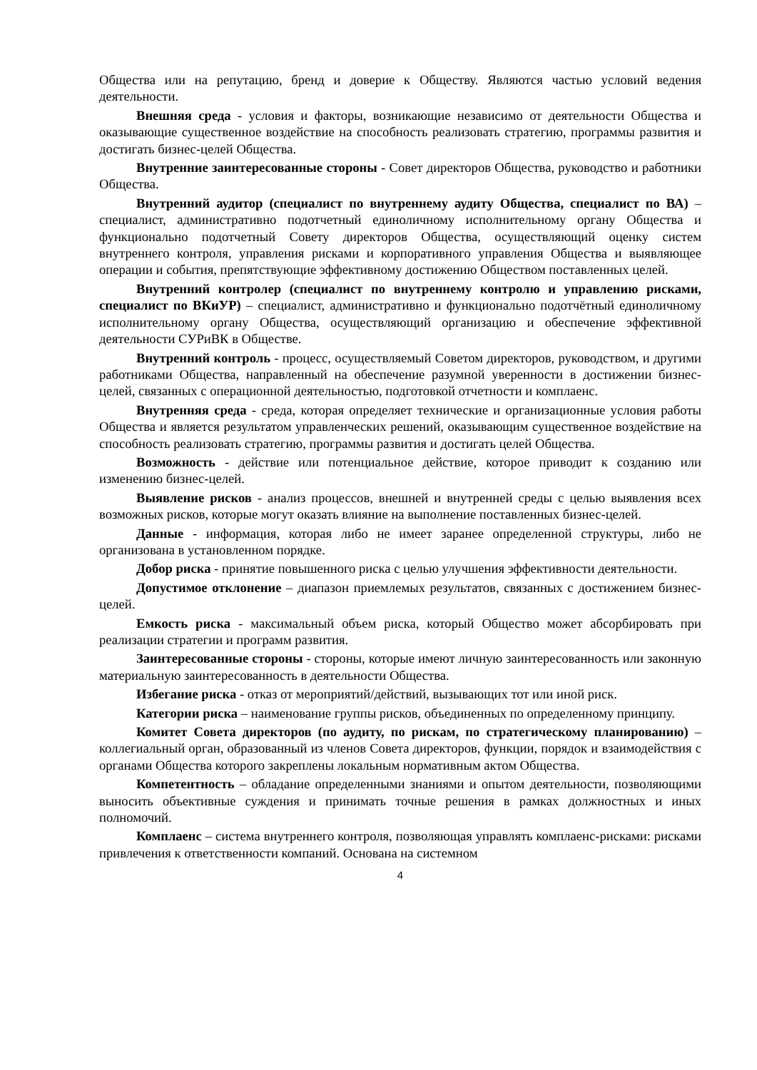Общества или на репутацию, бренд и доверие к Обществу. Являются частью условий ведения деятельности.
Внешняя среда - условия и факторы, возникающие независимо от деятельности Общества и оказывающие существенное воздействие на способность реализовать стратегию, программы развития и достигать бизнес-целей Общества.
Внутренние заинтересованные стороны - Совет директоров Общества, руководство и работники Общества.
Внутренний аудитор (специалист по внутреннему аудиту Общества, специалист по ВА) – специалист, административно подотчетный единоличному исполнительному органу Общества и функционально подотчетный Совету директоров Общества, осуществляющий оценку систем внутреннего контроля, управления рисками и корпоративного управления Общества и выявляющее операции и события, препятствующие эффективному достижению Обществом поставленных целей.
Внутренний контролер (специалист по внутреннему контролю и управлению рисками, специалист по ВКиУР) – специалист, административно и функционально подотчётный единоличному исполнительному органу Общества, осуществляющий организацию и обеспечение эффективной деятельности СУРиВК в Обществе.
Внутренний контроль - процесс, осуществляемый Советом директоров, руководством, и другими работниками Общества, направленный на обеспечение разумной уверенности в достижении бизнес-целей, связанных с операционной деятельностью, подготовкой отчетности и комплаенс.
Внутренняя среда - среда, которая определяет технические и организационные условия работы Общества и является результатом управленческих решений, оказывающим существенное воздействие на способность реализовать стратегию, программы развития и достигать целей Общества.
Возможность - действие или потенциальное действие, которое приводит к созданию или изменению бизнес-целей.
Выявление рисков - анализ процессов, внешней и внутренней среды с целью выявления всех возможных рисков, которые могут оказать влияние на выполнение поставленных бизнес-целей.
Данные - информация, которая либо не имеет заранее определенной структуры, либо не организована в установленном порядке.
Добор риска - принятие повышенного риска с целью улучшения эффективности деятельности.
Допустимое отклонение – диапазон приемлемых результатов, связанных с достижением бизнес-целей.
Емкость риска - максимальный объем риска, который Общество может абсорбировать при реализации стратегии и программ развития.
Заинтересованные стороны - стороны, которые имеют личную заинтересованность или законную материальную заинтересованность в деятельности Общества.
Избегание риска - отказ от мероприятий/действий, вызывающих тот или иной риск.
Категории риска – наименование группы рисков, объединенных по определенному принципу.
Комитет Совета директоров (по аудиту, по рискам, по стратегическому планированию) – коллегиальный орган, образованный из членов Совета директоров, функции, порядок и взаимодействия с органами Общества которого закреплены локальным нормативным актом Общества.
Компетентность – обладание определенными знаниями и опытом деятельности, позволяющими выносить объективные суждения и принимать точные решения в рамках должностных и иных полномочий.
Комплаенс – система внутреннего контроля, позволяющая управлять комплаенс-рисками: рисками привлечения к ответственности компаний. Основана на системном
4